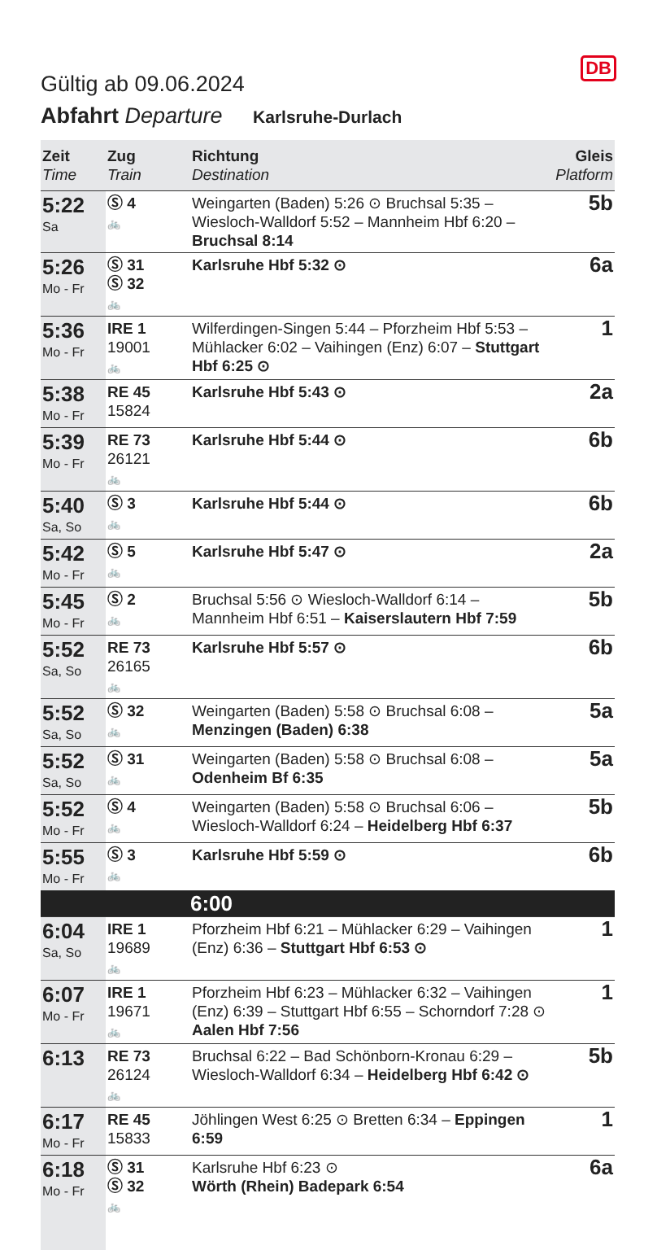Gültig ab 09.06.2024
DB
Abfahrt Departure Karlsruhe-Durlach
| Zeit Time | Zug Train | Richtung Destination | Gleis Platform |
| --- | --- | --- | --- |
| 5:22 Sa | Ⓢ 4 🚲 | Weingarten (Baden) 5:26 ⊙ Bruchsal 5:35 – Wiesloch-Walldorf 5:52 – Mannheim Hbf 6:20 – Bruchsal 8:14 | 5b |
| 5:26 Mo - Fr | Ⓢ 31 Ⓢ 32 🚲 | Karlsruhe Hbf 5:32 ⊙ | 6a |
| 5:36 Mo - Fr | IRE 1 19001 🚲 | Wilferdingen-Singen 5:44 – Pforzheim Hbf 5:53 – Mühlacker 6:02 – Vaihingen (Enz) 6:07 – Stuttgart Hbf 6:25 ⊙ | 1 |
| 5:38 Mo - Fr | RE 45 15824 | Karlsruhe Hbf 5:43 ⊙ | 2a |
| 5:39 Mo - Fr | RE 73 26121 🚲 | Karlsruhe Hbf 5:44 ⊙ | 6b |
| 5:40 Sa, So | Ⓢ 3 🚲 | Karlsruhe Hbf 5:44 ⊙ | 6b |
| 5:42 Mo - Fr | Ⓢ 5 🚲 | Karlsruhe Hbf 5:47 ⊙ | 2a |
| 5:45 Mo - Fr | Ⓢ 2 🚲 | Bruchsal 5:56 ⊙ Wiesloch-Walldorf 6:14 – Mannheim Hbf 6:51 – Kaiserslautern Hbf 7:59 | 5b |
| 5:52 Sa, So | RE 73 26165 🚲 | Karlsruhe Hbf 5:57 ⊙ | 6b |
| 5:52 Sa, So | Ⓢ 32 🚲 | Weingarten (Baden) 5:58 ⊙ Bruchsal 6:08 – Menzingen (Baden) 6:38 | 5a |
| 5:52 Sa, So | Ⓢ 31 🚲 | Weingarten (Baden) 5:58 ⊙ Bruchsal 6:08 – Odenheim Bf 6:35 | 5a |
| 5:52 Mo - Fr | Ⓢ 4 🚲 | Weingarten (Baden) 5:58 ⊙ Bruchsal 6:06 – Wiesloch-Walldorf 6:24 – Heidelberg Hbf 6:37 | 5b |
| 5:55 Mo - Fr | Ⓢ 3 🚲 | Karlsruhe Hbf 5:59 ⊙ | 6b |
| | | 6:00 | |
| 6:04 Sa, So | IRE 1 19689 🚲 | Pforzheim Hbf 6:21 – Mühlacker 6:29 – Vaihingen (Enz) 6:36 – Stuttgart Hbf 6:53 ⊙ | 1 |
| 6:07 Mo - Fr | IRE 1 19671 🚲 | Pforzheim Hbf 6:23 – Mühlacker 6:32 – Vaihingen (Enz) 6:39 – Stuttgart Hbf 6:55 – Schorndorf 7:28 ⊙ Aalen Hbf 7:56 | 1 |
| 6:13 | RE 73 26124 🚲 | Bruchsal 6:22 – Bad Schönborn-Kronau 6:29 – Wiesloch-Walldorf 6:34 – Heidelberg Hbf 6:42 ⊙ | 5b |
| 6:17 Mo - Fr | RE 45 15833 | Jöhlingen West 6:25 ⊙ Bretten 6:34 – Eppingen 6:59 | 1 |
| 6:18 Mo - Fr | Ⓢ 31 Ⓢ 32 🚲 | Karlsruhe Hbf 6:23 ⊙ Wörth (Rhein) Badepark 6:54 | 6a |